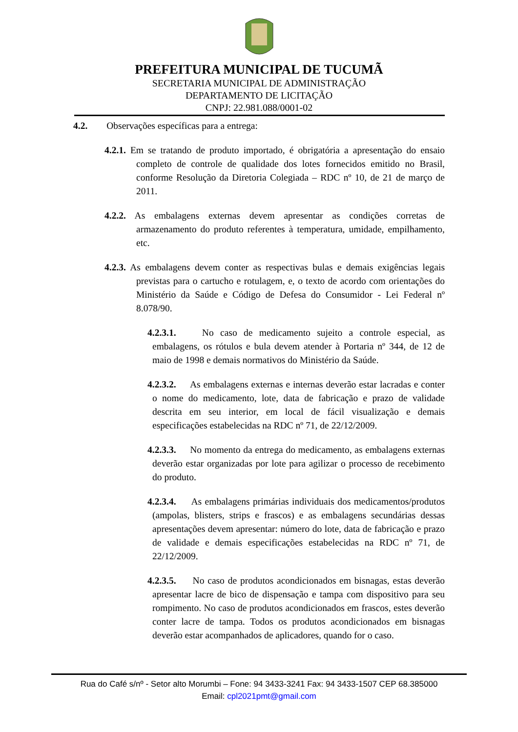PREFEITURA MUNICIPAL DE TUCUMÃ
SECRETARIA MUNICIPAL DE ADMINISTRAÇÃO
DEPARTAMENTO DE LICITAÇÃO
CNPJ: 22.981.088/0001-02
4.2. Observações específicas para a entrega:
4.2.1. Em se tratando de produto importado, é obrigatória a apresentação do ensaio completo de controle de qualidade dos lotes fornecidos emitido no Brasil, conforme Resolução da Diretoria Colegiada – RDC nº 10, de 21 de março de 2011.
4.2.2. As embalagens externas devem apresentar as condições corretas de armazenamento do produto referentes à temperatura, umidade, empilhamento, etc.
4.2.3. As embalagens devem conter as respectivas bulas e demais exigências legais previstas para o cartucho e rotulagem, e, o texto de acordo com orientações do Ministério da Saúde e Código de Defesa do Consumidor - Lei Federal nº 8.078/90.
4.2.3.1. No caso de medicamento sujeito a controle especial, as embalagens, os rótulos e bula devem atender à Portaria nº 344, de 12 de maio de 1998 e demais normativos do Ministério da Saúde.
4.2.3.2. As embalagens externas e internas deverão estar lacradas e conter o nome do medicamento, lote, data de fabricação e prazo de validade descrita em seu interior, em local de fácil visualização e demais especificações estabelecidas na RDC nº 71, de 22/12/2009.
4.2.3.3. No momento da entrega do medicamento, as embalagens externas deverão estar organizadas por lote para agilizar o processo de recebimento do produto.
4.2.3.4. As embalagens primárias individuais dos medicamentos/produtos (ampolas, blisters, strips e frascos) e as embalagens secundárias dessas apresentações devem apresentar: número do lote, data de fabricação e prazo de validade e demais especificações estabelecidas na RDC nº 71, de 22/12/2009.
4.2.3.5. No caso de produtos acondicionados em bisnagas, estas deverão apresentar lacre de bico de dispensação e tampa com dispositivo para seu rompimento. No caso de produtos acondicionados em frascos, estes deverão conter lacre de tampa. Todos os produtos acondicionados em bisnagas deverão estar acompanhados de aplicadores, quando for o caso.
Rua do Café s/nº - Setor alto Morumbi – Fone: 94 3433-3241 Fax: 94 3433-1507 CEP 68.385000
Email: cpl2021pmt@gmail.com